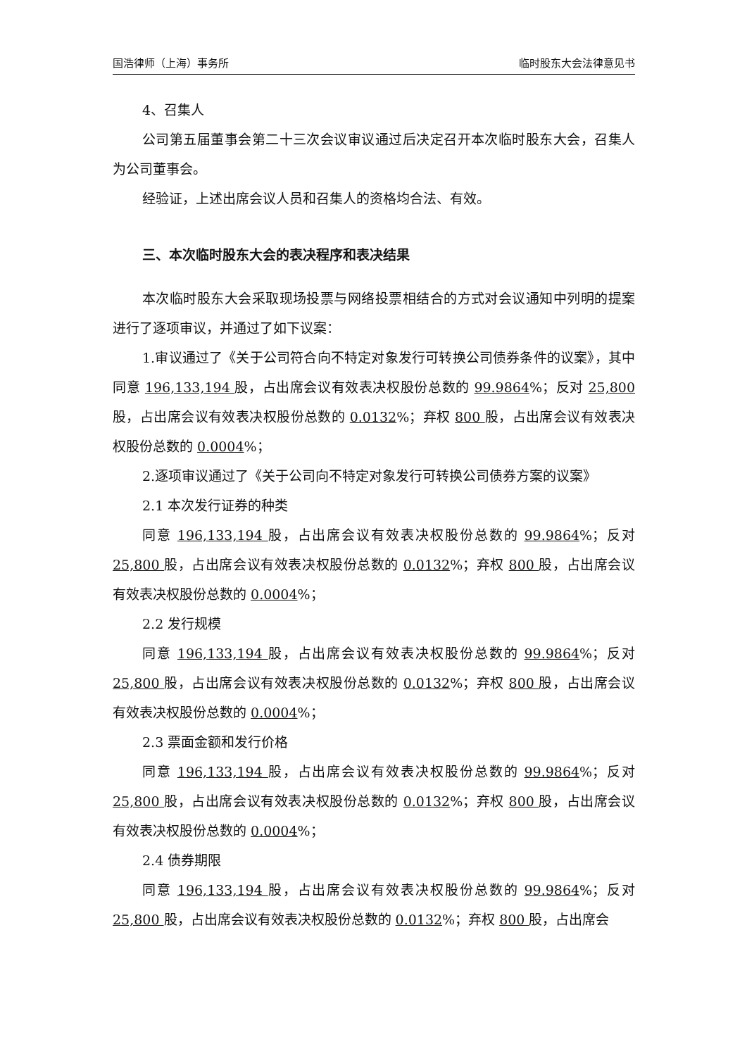国浩律师（上海）事务所 临时股东大会法律意见书
4、召集人
公司第五届董事会第二十三次会议审议通过后决定召开本次临时股东大会，召集人为公司董事会。
经验证，上述出席会议人员和召集人的资格均合法、有效。
三、本次临时股东大会的表决程序和表决结果
本次临时股东大会采取现场投票与网络投票相结合的方式对会议通知中列明的提案进行了逐项审议，并通过了如下议案：
1.审议通过了《关于公司符合向不特定对象发行可转换公司债券条件的议案》，其中同意 196,133,194 股，占出席会议有效表决权股份总数的 99.9864%；反对 25,800 股，占出席会议有效表决权股份总数的 0.0132%；弃权 800 股，占出席会议有效表决权股份总数的 0.0004%；
2.逐项审议通过了《关于公司向不特定对象发行可转换公司债券方案的议案》
2.1 本次发行证券的种类
同意 196,133,194 股，占出席会议有效表决权股份总数的 99.9864%；反对 25,800 股，占出席会议有效表决权股份总数的 0.0132%；弃权 800 股，占出席会议有效表决权股份总数的 0.0004%；
2.2 发行规模
同意 196,133,194 股，占出席会议有效表决权股份总数的 99.9864%；反对 25,800 股，占出席会议有效表决权股份总数的 0.0132%；弃权 800 股，占出席会议有效表决权股份总数的 0.0004%；
2.3 票面金额和发行价格
同意 196,133,194 股，占出席会议有效表决权股份总数的 99.9864%；反对 25,800 股，占出席会议有效表决权股份总数的 0.0132%；弃权 800 股，占出席会议有效表决权股份总数的 0.0004%；
2.4 债券期限
同意 196,133,194 股，占出席会议有效表决权股份总数的 99.9864%；反对 25,800 股，占出席会议有效表决权股份总数的 0.0132%；弃权 800 股，占出席会